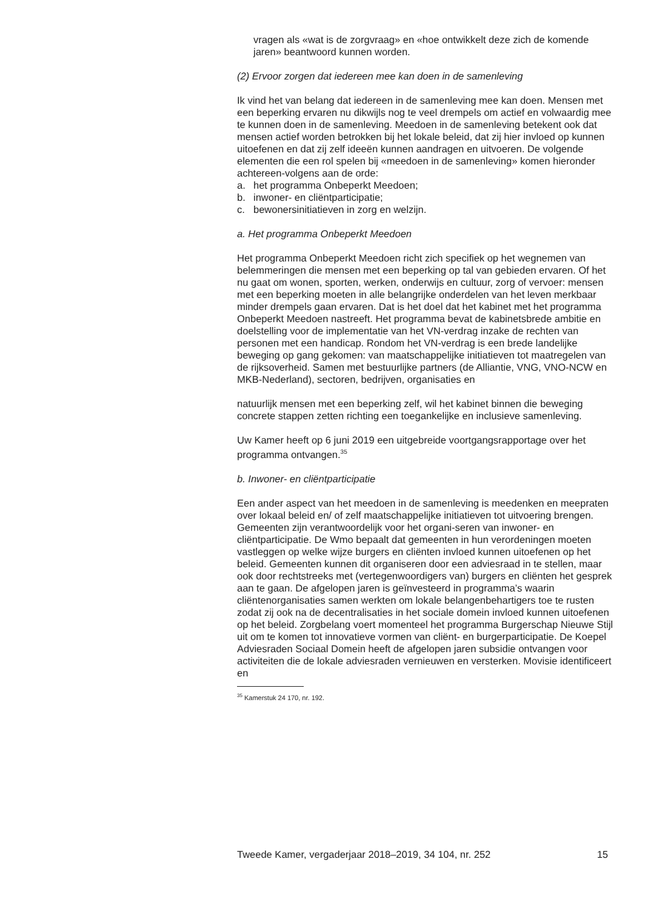vragen als «wat is de zorgvraag» en «hoe ontwikkelt deze zich de komende jaren» beantwoord kunnen worden.
(2) Ervoor zorgen dat iedereen mee kan doen in de samenleving
Ik vind het van belang dat iedereen in de samenleving mee kan doen. Mensen met een beperking ervaren nu dikwijls nog te veel drempels om actief en volwaardig mee te kunnen doen in de samenleving. Meedoen in de samenleving betekent ook dat mensen actief worden betrokken bij het lokale beleid, dat zij hier invloed op kunnen uitoefenen en dat zij zelf ideeën kunnen aandragen en uitvoeren. De volgende elementen die een rol spelen bij «meedoen in de samenleving» komen hieronder achtereen-volgens aan de orde:
a. het programma Onbeperkt Meedoen;
b. inwoner- en cliëntparticipatie;
c. bewonersinitiatieven in zorg en welzijn.
a. Het programma Onbeperkt Meedoen
Het programma Onbeperkt Meedoen richt zich specifiek op het wegnemen van belemmeringen die mensen met een beperking op tal van gebieden ervaren. Of het nu gaat om wonen, sporten, werken, onderwijs en cultuur, zorg of vervoer: mensen met een beperking moeten in alle belangrijke onderdelen van het leven merkbaar minder drempels gaan ervaren. Dat is het doel dat het kabinet met het programma Onbeperkt Meedoen nastreeft. Het programma bevat de kabinetsbrede ambitie en doelstelling voor de implementatie van het VN-verdrag inzake de rechten van personen met een handicap. Rondom het VN-verdrag is een brede landelijke beweging op gang gekomen: van maatschappelijke initiatieven tot maatregelen van de rijksoverheid. Samen met bestuurlijke partners (de Alliantie, VNG, VNO-NCW en MKB-Nederland), sectoren, bedrijven, organisaties en
natuurlijk mensen met een beperking zelf, wil het kabinet binnen die beweging concrete stappen zetten richting een toegankelijke en inclusieve samenleving.
Uw Kamer heeft op 6 juni 2019 een uitgebreide voortgangsrapportage over het programma ontvangen.<sup>35</sup>
b. Inwoner- en cliëntparticipatie
Een ander aspect van het meedoen in de samenleving is meedenken en meepraten over lokaal beleid en/ of zelf maatschappelijke initiatieven tot uitvoering brengen. Gemeenten zijn verantwoordelijk voor het organi-seren van inwoner- en cliëntparticipatie. De Wmo bepaalt dat gemeenten in hun verordeningen moeten vastleggen op welke wijze burgers en cliënten invloed kunnen uitoefenen op het beleid. Gemeenten kunnen dit organiseren door een adviesraad in te stellen, maar ook door rechtstreeks met (vertegenwoordigers van) burgers en cliënten het gesprek aan te gaan. De afgelopen jaren is geïnvesteerd in programma’s waarin cliëntenorganisaties samen werkten om lokale belangenbehartigers toe te rusten zodat zij ook na de decentralisaties in het sociale domein invloed kunnen uitoefenen op het beleid. Zorgbelang voert momenteel het programma Burgerschap Nieuwe Stijl uit om te komen tot innovatieve vormen van cliënt- en burgerparticipatie. De Koepel Adviesraden Sociaal Domein heeft de afgelopen jaren subsidie ontvangen voor activiteiten die de lokale adviesraden vernieuwen en versterken. Movisie identificeert en
<sup>35</sup> Kamerstuk 24 170, nr. 192.
Tweede Kamer, vergaderjaar 2018–2019, 34 104, nr. 252 15